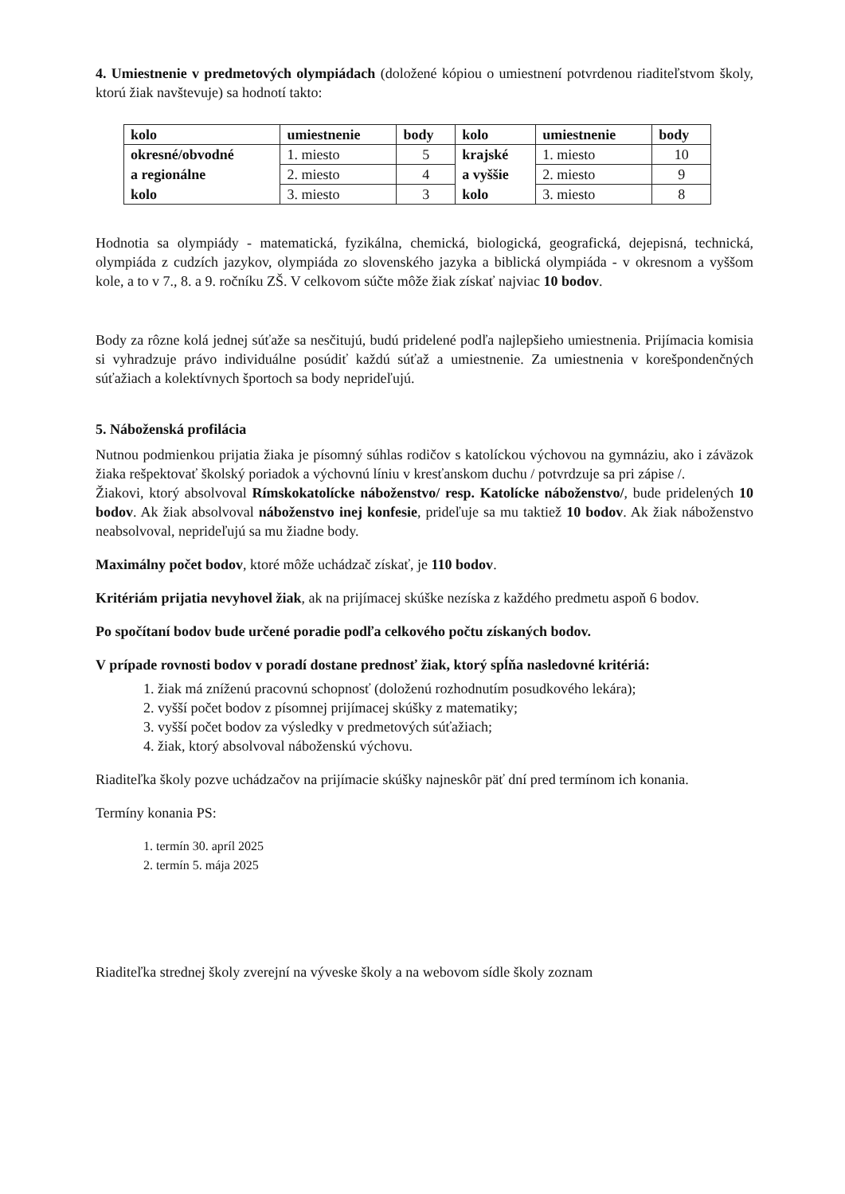4. Umiestnenie v predmetových olympiádach (doložené kópiou o umiestnení potvrdenou riaditeľstvom školy, ktorú žiak navštevuje) sa hodnotí takto:
| kolo | umiestnenie | body | kolo | umiestnenie | body |
| --- | --- | --- | --- | --- | --- |
| okresné/obvodné | 1. miesto | 5 | krajské | 1. miesto | 10 |
| a regionálne | 2. miesto | 4 | a vyššie | 2. miesto | 9 |
| kolo | 3. miesto | 3 | kolo | 3. miesto | 8 |
Hodnotia sa olympiády - matematická, fyzikálna, chemická, biologická, geografická, dejepisná, technická, olympiáda z cudzích jazykov, olympiáda zo slovenského jazyka a biblická olympiáda - v okresnom a vyššom kole, a to v 7., 8. a 9. ročníku ZŠ. V celkovom súčte môže žiak získať najviac 10 bodov.
Body za rôzne kolá jednej súťaže sa nesčitujú, budú pridelené podľa najlepšieho umiestnenia. Prijímacia komisia si vyhradzuje právo individuálne posúdiť každú súťaž a umiestnenie. Za umiestnenia v korešpondenčných súťažiach a kolektívnych športoch sa body neprideľujú.
5. Náboženská profilácia
Nutnou podmienkou prijatia žiaka je písomný súhlas rodičov s katolíckou výchovou na gymnáziu, ako i záväzok žiaka rešpektovať školský poriadok a výchovnú líniu v kresťanskom duchu / potvrdzuje sa pri zápise /.
Žiakovi, ktorý absolvoval Rímskokatolícke náboženstvo/ resp. Katolícke náboženstvo/, bude pridelených 10 bodov. Ak žiak absolvoval náboženstvo inej konfesie, prideľuje sa mu taktiež 10 bodov. Ak žiak náboženstvo neabsolvoval, neprideľujú sa mu žiadne body.
Maximálny počet bodov, ktoré môže uchádzač získať, je 110 bodov.
Kritériám prijatia nevyhovel žiak, ak na prijímacej skúške nezíska z každého predmetu aspoň 6 bodov.
Po spočítaní bodov bude určené poradie podľa celkového počtu získaných bodov.
V prípade rovnosti bodov v poradí dostane prednosť žiak, ktorý spĺňa nasledovné kritériá:
1. žiak má zníženú pracovnú schopnosť (doloženú rozhodnutím posudkového lekára);
2. vyšší počet bodov z písomnej prijímacej skúšky z matematiky;
3. vyšší počet bodov za výsledky v predmetových súťažiach;
4. žiak, ktorý absolvoval náboženskú výchovu.
Riaditeľka školy pozve uchádzačov na prijímacie skúšky najneskôr päť dní pred termínom ich konania.
Termíny konania PS:
1. termín 30. apríl 2025
2. termín 5. mája 2025
Riaditeľka strednej školy zverejní na výveske školy a na webovom sídle školy zoznam